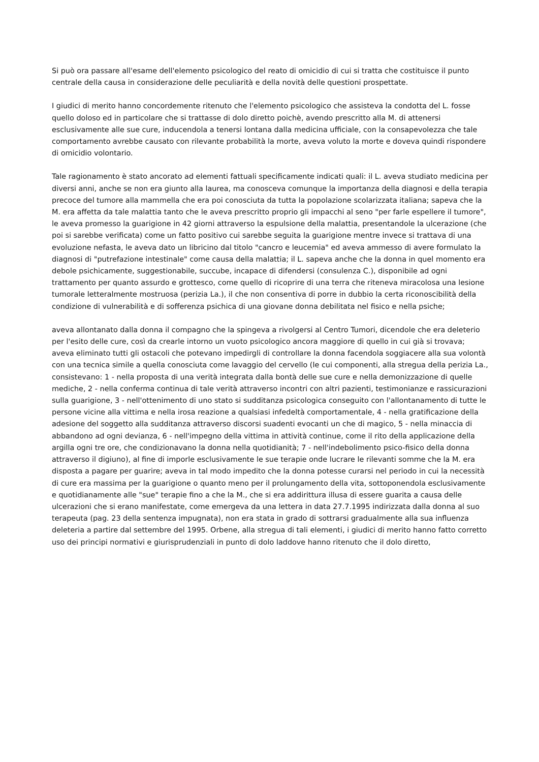Si può ora passare all'esame dell'elemento psicologico del reato di omicidio di cui si tratta che costituisce il punto centrale della causa in considerazione delle peculiarità e della novità delle questioni prospettate.
I giudici di merito hanno concordemente ritenuto che l'elemento psicologico che assisteva la condotta del L. fosse quello doloso ed in particolare che si trattasse di dolo diretto poichè, avendo prescritto alla M. di attenersi esclusivamente alle sue cure, inducendola a tenersi lontana dalla medicina ufficiale, con la consapevolezza che tale comportamento avrebbe causato con rilevante probabilità la morte, aveva voluto la morte e doveva quindi rispondere di omicidio volontario.
Tale ragionamento è stato ancorato ad elementi fattuali specificamente indicati quali: il L. aveva studiato medicina per diversi anni, anche se non era giunto alla laurea, ma conosceva comunque la importanza della diagnosi e della terapia precoce del tumore alla mammella che era poi conosciuta da tutta la popolazione scolarizzata italiana; sapeva che la M. era affetta da tale malattia tanto che le aveva prescritto proprio gli impacchi al seno "per farle espellere il tumore", le aveva promesso la guarigione in 42 giorni attraverso la espulsione della malattia, presentandole la ulcerazione (che poi si sarebbe verificata) come un fatto positivo cui sarebbe seguita la guarigione mentre invece si trattava di una evoluzione nefasta, le aveva dato un libricino dal titolo "cancro e leucemia" ed aveva ammesso di avere formulato la diagnosi di "putrefazione intestinale" come causa della malattia; il L. sapeva anche che la donna in quel momento era debole psichicamente, suggestionabile, succube, incapace di difendersi (consulenza C.), disponibile ad ogni trattamento per quanto assurdo e grottesco, come quello di ricoprire di una terra che riteneva miracolosa una lesione tumorale letteralmente mostruosa (perizia La.), il che non consentiva di porre in dubbio la certa riconoscibilità della condizione di vulnerabilità e di sofferenza psichica di una giovane donna debilitata nel fisico e nella psiche;
aveva allontanato dalla donna il compagno che la spingeva a rivolgersi al Centro Tumori, dicendole che era deleterio per l'esito delle cure, così da crearle intorno un vuoto psicologico ancora maggiore di quello in cui già si trovava; aveva eliminato tutti gli ostacoli che potevano impedirgli di controllare la donna facendola soggiacere alla sua volontà con una tecnica simile a quella conosciuta come lavaggio del cervello (le cui componenti, alla stregua della perizia La., consistevano: 1 - nella proposta di una verità integrata dalla bontà delle sue cure e nella demonizzazione di quelle mediche, 2 - nella conferma continua di tale verità attraverso incontri con altri pazienti, testimonianze e rassicurazioni sulla guarigione, 3 - nell'ottenimento di uno stato si sudditanza psicologica conseguito con l'allontanamento di tutte le persone vicine alla vittima e nella irosa reazione a qualsiasi infedeltà comportamentale, 4 - nella gratificazione della adesione del soggetto alla sudditanza attraverso discorsi suadenti evocanti un che di magico, 5 - nella minaccia di abbandono ad ogni devianza, 6 - nell'impegno della vittima in attività continue, come il rito della applicazione della argilla ogni tre ore, che condizionavano la donna nella quotidianità; 7 - nell'indebolimento psico-fisico della donna attraverso il digiuno), al fine di imporle esclusivamente le sue terapie onde lucrare le rilevanti somme che la M. era disposta a pagare per guarire; aveva in tal modo impedito che la donna potesse curarsi nel periodo in cui la necessità di cure era massima per la guarigione o quanto meno per il prolungamento della vita, sottoponendola esclusivamente e quotidianamente alle "sue" terapie fino a che la M., che si era addirittura illusa di essere guarita a causa delle ulcerazioni che si erano manifestate, come emergeva da una lettera in data 27.7.1995 indirizzata dalla donna al suo terapeuta (pag. 23 della sentenza impugnata), non era stata in grado di sottrarsi gradualmente alla sua influenza deleteria a partire dal settembre del 1995. Orbene, alla stregua di tali elementi, i giudici di merito hanno fatto corretto uso dei principi normativi e giurisprudenziali in punto di dolo laddove hanno ritenuto che il dolo diretto,